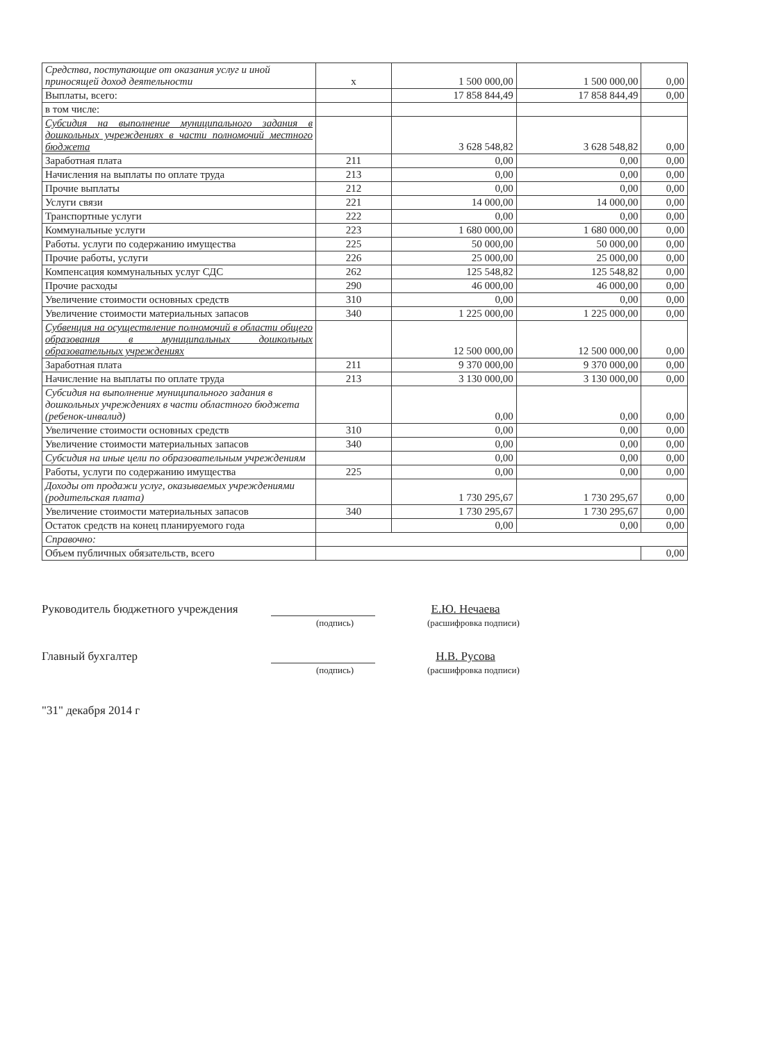| Средства, поступающие от оказания услуг и иной приносящей доход деятельности | х | 1 500 000,00 | 1 500 000,00 | 0,00 |
| Выплаты, всего: | | 17 858 844,49 | 17 858 844,49 | 0,00 |
| в том числе: | | | | |
| Субсидия на выполнение муниципального задания в дошкольных учреждениях в части полномочий местного бюджета | | 3 628 548,82 | 3 628 548,82 | 0,00 |
| Заработная плата | 211 | 0,00 | 0,00 | 0,00 |
| Начисления на выплаты по оплате труда | 213 | 0,00 | 0,00 | 0,00 |
| Прочие выплаты | 212 | 0,00 | 0,00 | 0,00 |
| Услуги связи | 221 | 14 000,00 | 14 000,00 | 0,00 |
| Транспортные услуги | 222 | 0,00 | 0,00 | 0,00 |
| Коммунальные услуги | 223 | 1 680 000,00 | 1 680 000,00 | 0,00 |
| Работы. услуги по содержанию имущества | 225 | 50 000,00 | 50 000,00 | 0,00 |
| Прочие работы, услуги | 226 | 25 000,00 | 25 000,00 | 0,00 |
| Компенсация коммунальных услуг СДС | 262 | 125 548,82 | 125 548,82 | 0,00 |
| Прочие расходы | 290 | 46 000,00 | 46 000,00 | 0,00 |
| Увеличение стоимости основных средств | 310 | 0,00 | 0,00 | 0,00 |
| Увеличение стоимости материальных запасов | 340 | 1 225 000,00 | 1 225 000,00 | 0,00 |
| Субвенция на осуществление полномочий в области общего образования в муниципальных дошкольных образовательных учреждениях | | 12 500 000,00 | 12 500 000,00 | 0,00 |
| Заработная плата | 211 | 9 370 000,00 | 9 370 000,00 | 0,00 |
| Начисление на выплаты по оплате труда | 213 | 3 130 000,00 | 3 130 000,00 | 0,00 |
| Субсидия на выполнение муниципального задания в дошкольных учреждениях в части областного бюджета (ребенок-инвалид) | | 0,00 | 0,00 | 0,00 |
| Увеличение стоимости основных средств | 310 | 0,00 | 0,00 | 0,00 |
| Увеличение стоимости материальных запасов | 340 | 0,00 | 0,00 | 0,00 |
| Субсидия на иные цели по образовательным учреждениям | | 0,00 | 0,00 | 0,00 |
| Работы, услуги по содержанию имущества | 225 | 0,00 | 0,00 | 0,00 |
| Доходы от продажи услуг, оказываемых учреждениями (родительская плата) | | 1 730 295,67 | 1 730 295,67 | 0,00 |
| Увеличение стоимости материальных запасов | 340 | 1 730 295,67 | 1 730 295,67 | 0,00 |
| Остаток средств на конец планируемого года | | 0,00 | 0,00 | 0,00 |
| Справочно: | | | | |
| Объем публичных обязательств, всего | | | | 0,00 |
Руководитель бюджетного учреждения
Е.Ю. Нечаева
(подпись) (расшифровка подписи)
Главный бухгалтер
Н.В. Русова
(подпись) (расшифровка подписи)
"31" декабря 2014 г